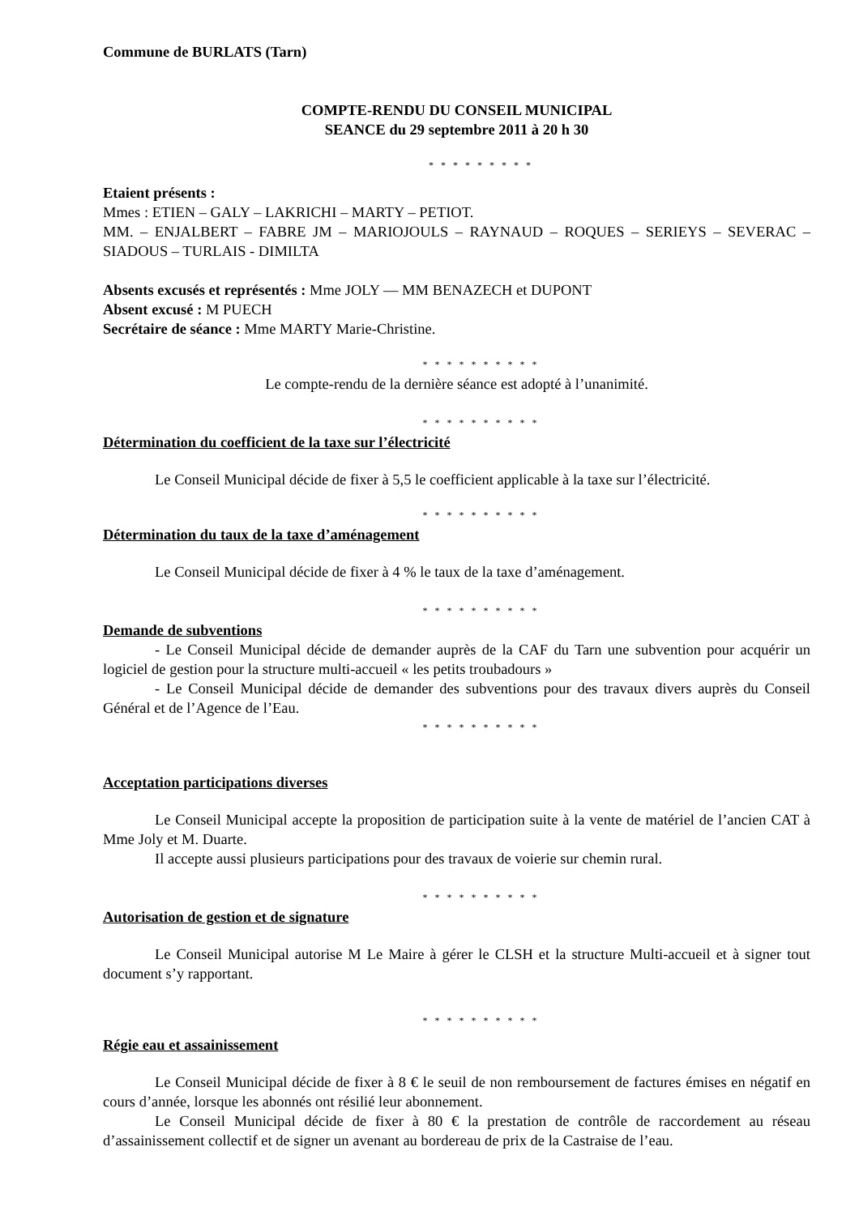Commune de BURLATS (Tarn)
COMPTE-RENDU DU CONSEIL MUNICIPAL
SEANCE du 29 septembre 2011 à 20 h 30
* * * * * * * * *
Etaient présents :
Mmes : ETIEN – GALY – LAKRICHI – MARTY – PETIOT.
MM. – ENJALBERT – FABRE JM – MARIOJOULS – RAYNAUD – ROQUES – SERIEYS – SEVERAC – SIADOUS – TURLAIS - DIMILTA
Absents excusés et représentés : Mme JOLY — MM BENAZECH et DUPONT
Absent excusé : M PUECH
Secrétaire de séance : Mme MARTY Marie-Christine.
* * * * * * * * * *
Le compte-rendu de la dernière séance est adopté à l’unanimité.
* * * * * * * * * *
Détermination du coefficient de la taxe sur l’électricité
Le Conseil Municipal décide de fixer à 5,5 le coefficient applicable à la taxe sur l’électricité.
* * * * * * * * * *
Détermination du taux de la taxe d’aménagement
Le Conseil Municipal décide de fixer à 4 % le taux de la taxe d’aménagement.
* * * * * * * * * *
Demande de subventions
- Le Conseil Municipal décide de demander auprès de la CAF du Tarn une subvention pour acquérir un logiciel de gestion pour la structure multi-accueil « les petits troubadours »
- Le Conseil Municipal décide de demander des subventions pour des travaux divers auprès du Conseil Général et de l’Agence de l’Eau.
* * * * * * * * * *
Acceptation participations diverses
Le Conseil Municipal accepte la proposition de participation suite à la vente de matériel de l’ancien CAT à Mme Joly et M. Duarte.
Il accepte aussi plusieurs participations pour des travaux de voierie sur chemin rural.
* * * * * * * * * *
Autorisation de gestion et de signature
Le Conseil Municipal autorise M Le Maire à gérer le CLSH et la structure Multi-accueil et à signer tout document s’y rapportant.
* * * * * * * * * *
Régie eau et assainissement
Le Conseil Municipal décide de fixer à 8 € le seuil de non remboursement de factures émises en négatif en cours d’année, lorsque les abonnés ont résilié leur abonnement.
Le Conseil Municipal décide de fixer à 80 € la prestation de contrôle de raccordement au réseau d’assainissement collectif et de signer un avenant au bordereau de prix de la Castraise de l’eau.